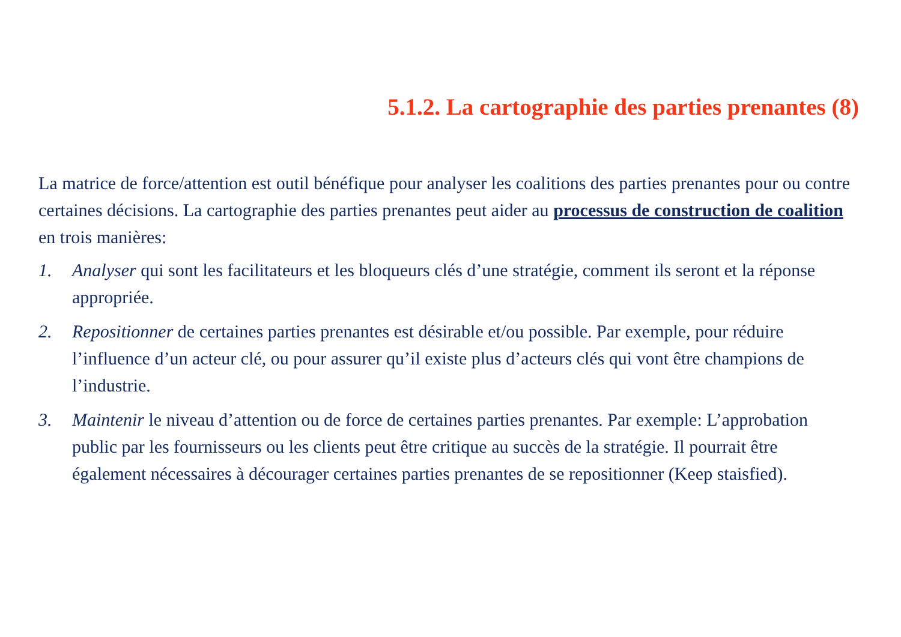5.1.2. La cartographie des parties prenantes (8)
La matrice de force/attention est outil bénéfique pour analyser les coalitions des parties prenantes pour ou contre certaines décisions. La cartographie des parties prenantes peut aider au processus de construction de coalition en trois manières:
1. Analyser qui sont les facilitateurs et les bloqueurs clés d’une stratégie, comment ils seront et la réponse appropriée.
2. Repositionner de certaines parties prenantes est désirable et/ou possible. Par exemple, pour réduire l’influence d’un acteur clé, ou pour assurer qu’il existe plus d’acteurs clés qui vont être champions de l’industrie.
3. Maintenir le niveau d’attention ou de force de certaines parties prenantes. Par exemple: L’approbation public par les fournisseurs ou les clients peut être critique au succès de la stratégie. Il pourrait être également nécessaires à décourager certaines parties prenantes de se repositionner (Keep staisfied).